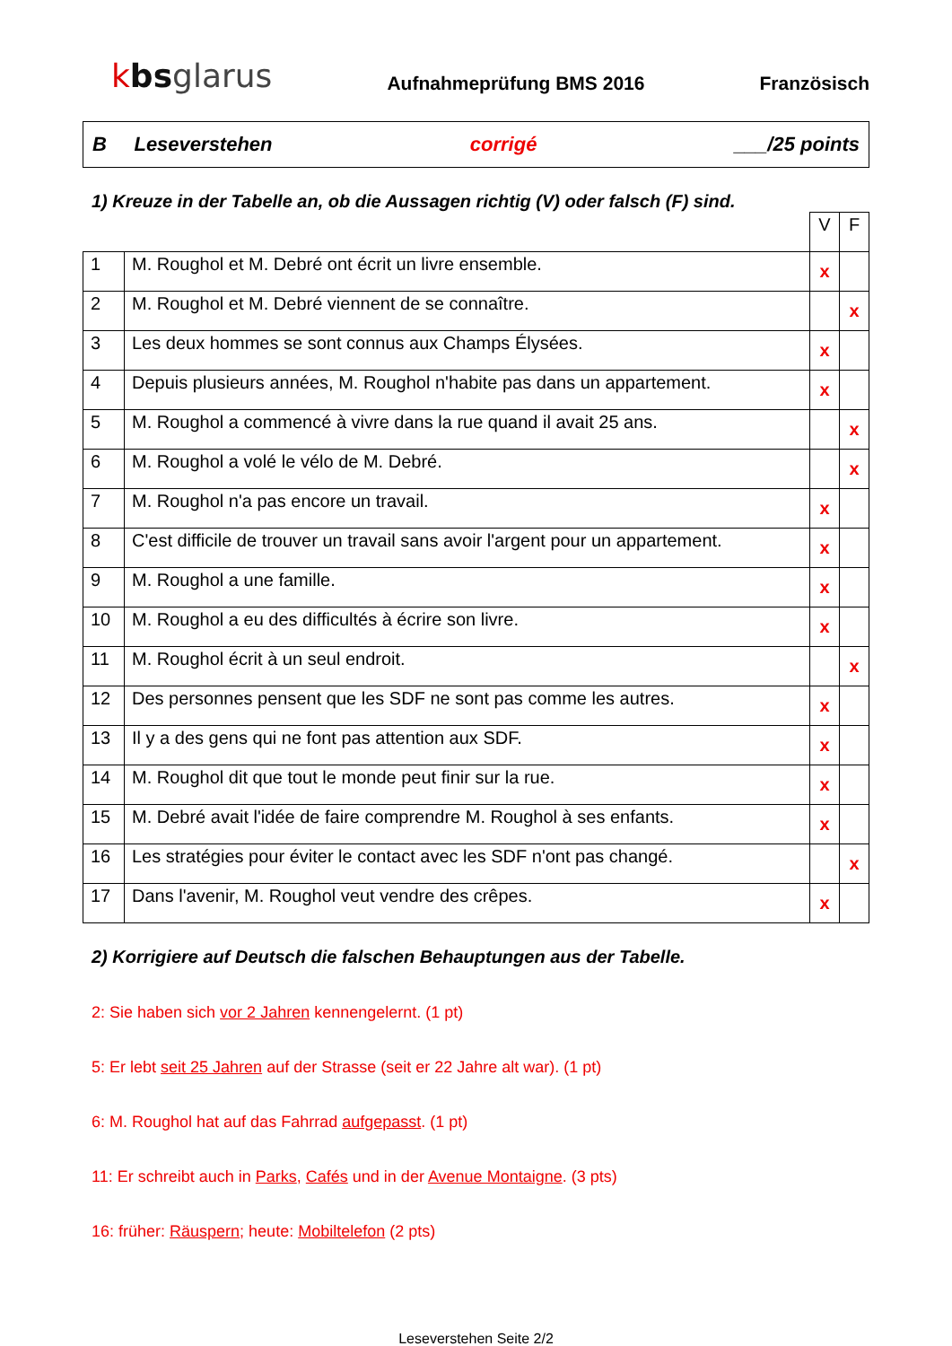kbsglarus
Aufnahmeprüfung BMS 2016
Französisch
B Leseverstehen corrigé ___/25 points
1) Kreuze in der Tabelle an, ob die Aussagen richtig (V) oder falsch (F) sind.
| | | V | F |
| 1 | M. Roughol et M. Debré ont écrit un livre ensemble. | x | |
| 2 | M. Roughol et M. Debré viennent de se connaître. | | x |
| 3 | Les deux hommes se sont connus aux Champs Élysées. | x | |
| 4 | Depuis plusieurs années, M. Roughol n'habite pas dans un appartement. | x | |
| 5 | M. Roughol a commencé à vivre dans la rue quand il avait 25 ans. | | x |
| 6 | M. Roughol a volé le vélo de M. Debré. | | x |
| 7 | M. Roughol n'a pas encore un travail. | x | |
| 8 | C'est difficile de trouver un travail sans avoir l'argent pour un appartement. | x | |
| 9 | M. Roughol a une famille. | x | |
| 10 | M. Roughol a eu des difficultés à écrire son livre. | x | |
| 11 | M. Roughol écrit à un seul endroit. | | x |
| 12 | Des personnes pensent que les SDF ne sont pas comme les autres. | x | |
| 13 | Il y a des gens qui ne font pas attention aux SDF. | x | |
| 14 | M. Roughol dit que tout le monde peut finir sur la rue. | x | |
| 15 | M. Debré avait l'idée de faire comprendre M. Roughol à ses enfants. | x | |
| 16 | Les stratégies pour éviter le contact avec les SDF n'ont pas changé. | | x |
| 17 | Dans l'avenir, M. Roughol veut vendre des crêpes. | x | |
2) Korrigiere auf Deutsch die falschen Behauptungen aus der Tabelle.
2: Sie haben sich vor 2 Jahren kennengelernt. (1 pt)
5: Er lebt seit 25 Jahren auf der Strasse (seit er 22 Jahre alt war). (1 pt)
6: M. Roughol hat auf das Fahrrad aufgepasst. (1 pt)
11: Er schreibt auch in Parks, Cafés und in der Avenue Montaigne. (3 pts)
16: früher: Räuspern; heute: Mobiltelefon (2 pts)
Leseverstehen Seite 2/2